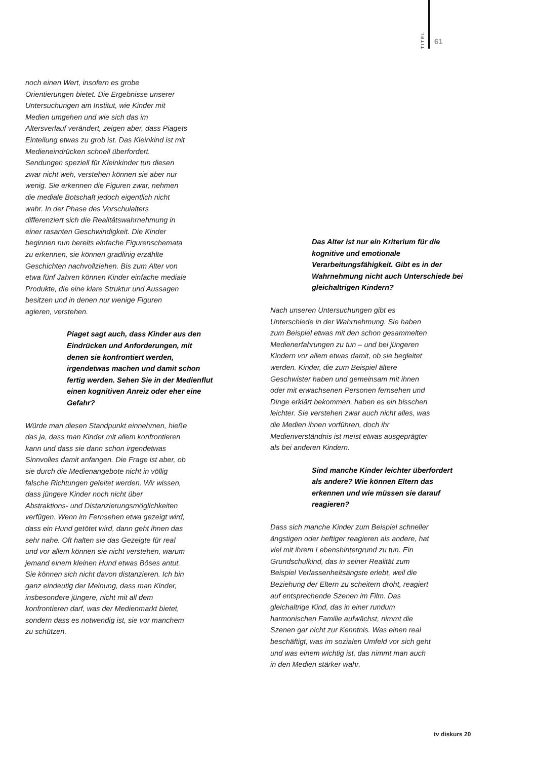TITEL
61
noch einen Wert, insofern es grobe Orientierungen bietet. Die Ergebnisse unserer Untersuchungen am Institut, wie Kinder mit Medien umgehen und wie sich das im Altersverlauf verändert, zeigen aber, dass Piagets Einteilung etwas zu grob ist. Das Kleinkind ist mit Medieneindrücken schnell überfordert. Sendungen speziell für Kleinkinder tun diesen zwar nicht weh, verstehen können sie aber nur wenig. Sie erkennen die Figuren zwar, nehmen die mediale Botschaft jedoch eigentlich nicht wahr. In der Phase des Vorschulalters differenziert sich die Realitätswahrnehmung in einer rasanten Geschwindigkeit. Die Kinder beginnen nun bereits einfache Figurenschemata zu erkennen, sie können gradlinig erzählte Geschichten nachvollziehen. Bis zum Alter von etwa fünf Jahren können Kinder einfache mediale Produkte, die eine klare Struktur und Aussagen besitzen und in denen nur wenige Figuren agieren, verstehen.
Piaget sagt auch, dass Kinder aus den Eindrücken und Anforderungen, mit denen sie konfrontiert werden, irgendetwas machen und damit schon fertig werden. Sehen Sie in der Medienflut einen kognitiven Anreiz oder eher eine Gefahr?
Würde man diesen Standpunkt einnehmen, hieße das ja, dass man Kinder mit allem konfrontieren kann und dass sie dann schon irgendetwas Sinnvolles damit anfangen. Die Frage ist aber, ob sie durch die Medienangebote nicht in völlig falsche Richtungen geleitet werden. Wir wissen, dass jüngere Kinder noch nicht über Abstraktions- und Distanzierungsmöglichkeiten verfügen. Wenn im Fernsehen etwa gezeigt wird, dass ein Hund getötet wird, dann geht ihnen das sehr nahe. Oft halten sie das Gezeigte für real und vor allem können sie nicht verstehen, warum jemand einem kleinen Hund etwas Böses antut. Sie können sich nicht davon distanzieren. Ich bin ganz eindeutig der Meinung, dass man Kinder, insbesondere jüngere, nicht mit all dem konfrontieren darf, was der Medienmarkt bietet, sondern dass es notwendig ist, sie vor manchem zu schützen.
Das Alter ist nur ein Kriterium für die kognitive und emotionale Verarbeitungsfähigkeit. Gibt es in der Wahrnehmung nicht auch Unterschiede bei gleichaltrigen Kindern?
Nach unseren Untersuchungen gibt es Unterschiede in der Wahrnehmung. Sie haben zum Beispiel etwas mit den schon gesammelten Medienerfahrungen zu tun – und bei jüngeren Kindern vor allem etwas damit, ob sie begleitet werden. Kinder, die zum Beispiel ältere Geschwister haben und gemeinsam mit ihnen oder mit erwachsenen Personen fernsehen und Dinge erklärt bekommen, haben es ein bisschen leichter. Sie verstehen zwar auch nicht alles, was die Medien ihnen vorführen, doch ihr Medienverständnis ist meist etwas ausgeprägter als bei anderen Kindern.
Sind manche Kinder leichter überfordert als andere? Wie können Eltern das erkennen und wie müssen sie darauf reagieren?
Dass sich manche Kinder zum Beispiel schneller ängstigen oder heftiger reagieren als andere, hat viel mit ihrem Lebenshintergrund zu tun. Ein Grundschulkind, das in seiner Realität zum Beispiel Verlassenheitsängste erlebt, weil die Beziehung der Eltern zu scheitern droht, reagiert auf entsprechende Szenen im Film. Das gleichaltrige Kind, das in einer rundum harmonischen Familie aufwächst, nimmt die Szenen gar nicht zur Kenntnis. Was einen real beschäftigt, was im sozialen Umfeld vor sich geht und was einem wichtig ist, das nimmt man auch in den Medien stärker wahr.
tv diskurs 20